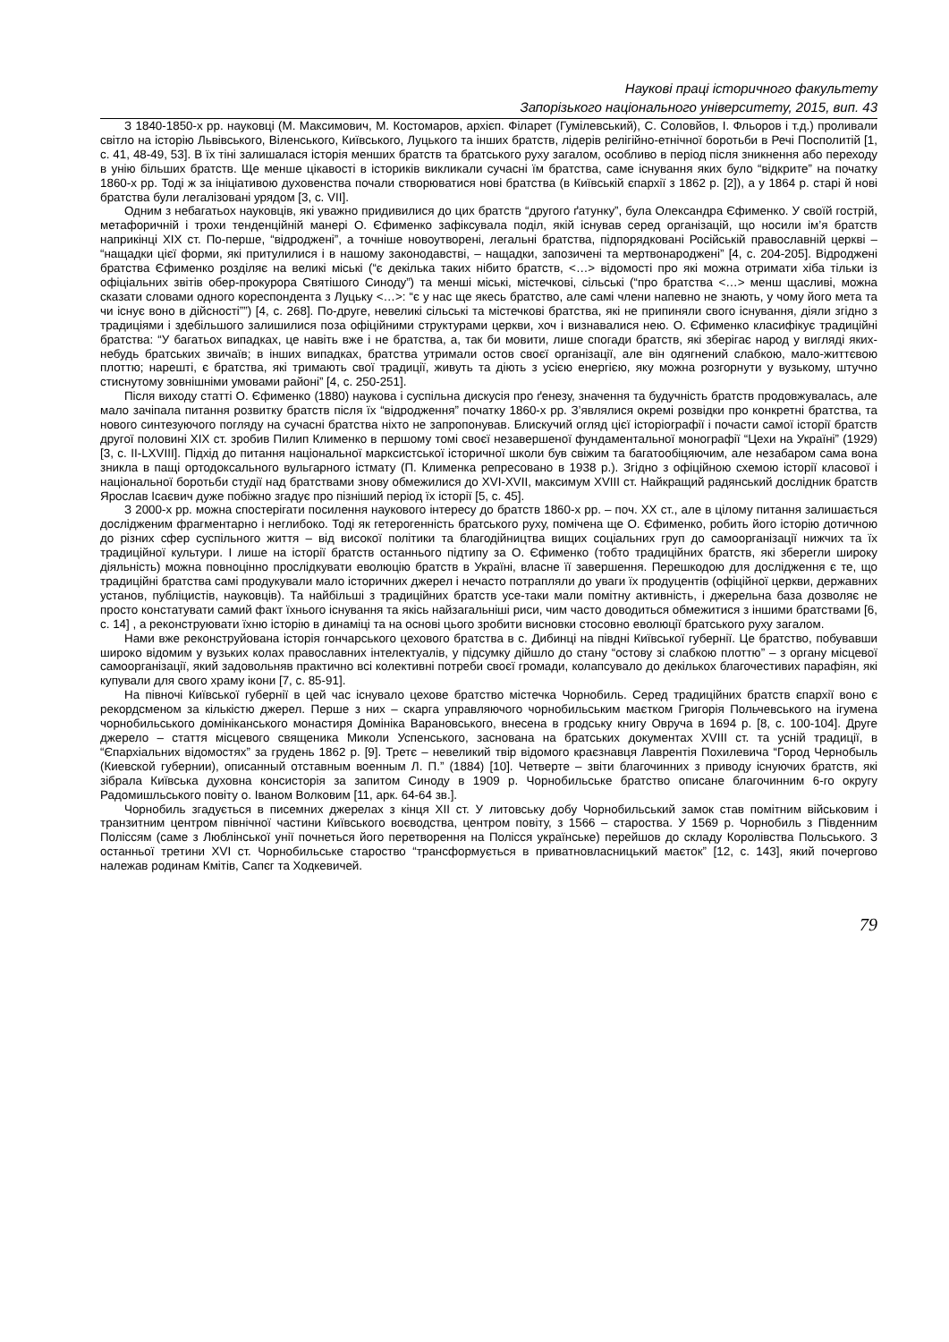Наукові праці історичного факультету
Запорізького національного університету, 2015, вип. 43
З 1840-1850-х рр. науковці (М. Максимович, М. Костомаров, архієп. Філарет (Гумілевський), С. Соловйов, І. Фльоров і т.д.) проливали світло на історію Львівського, Віленського, Київського, Луцького та інших братств, лідерів релігійно-етнічної боротьби в Речі Посполитій [1, с. 41, 48-49, 53]. В їх тіні залишалася історія менших братств та братського руху загалом, особливо в період після зникнення або переходу в унію більших братств. Ще менше цікавості в істориків викликали сучасні їм братства, саме існування яких було “відкрите” на початку 1860-х рр. Тоді ж за ініціативою духовенства почали створюватися нові братства (в Київській єпархії з 1862 р. [2]), а у 1864 р. старі й нові братства були легалізовані урядом [3, с. VII].
Одним з небагатьох науковців, які уважно придивилися до цих братств “другого ґатунку”, була Олександра Єфименко. У своїй гострій, метафоричній і трохи тенденційній манері О. Єфименко зафіксувала поділ, якій існував серед організацій, що носили ім’я братств наприкінці XIX ст. По-перше, “відроджені”, а точніше новоутворені, легальні братства, підпорядковані Російській православній церкві – “нащадки цієї форми, які притулилися і в нашому законодавстві, – нащадки, запозичені та мертвонароджені” [4, с. 204-205]. Відроджені братства Єфименко розділяє на великі міські (“є декілька таких нібито братств, <…> відомості про які можна отримати хіба тільки із офіціальних звітів обер-прокурора Святішого Синоду”) та менші міські, містечкові, сільські (“про братства <…> менш щасливі, можна сказати словами одного кореспондента з Луцьку <…>: “є у нас ще якесь братство, але самі члени напевно не знають, у чому його мета та чи існує воно в дійсності””) [4, с. 268]. По-друге, невеликі сільські та містечкові братства, які не припиняли свого існування, діяли згідно з традиціями і здебільшого залишилися поза офіційними структурами церкви, хоч і визнавалися нею. О. Єфименко класифікує традиційні братства: “У багатьох випадках, це навіть вже і не братства, а, так би мовити, лише спогади братств, які зберігає народ у вигляді яких-небудь братських звичаїв; в інших випадках, братства утримали остов своєї організації, але він одягнений слабкою, мало-життєвою плоттю; нарешті, є братства, які тримають свої традиції, живуть та діють з усією енергією, яку можна розгорнути у вузькому, штучно стиснутому зовнішніми умовами районі” [4, с. 250-251].
Після виходу статті О. Єфименко (1880) наукова і суспільна дискусія про ґенезу, значення та будучність братств продовжувалась, але мало зачіпала питання розвитку братств після їх “відродження” початку 1860-х рр. З’являлися окремі розвідки про конкретні братства, та нового синтезуючого погляду на сучасні братства ніхто не запропонував. Блискучий огляд цієї історіографії і почасти самої історії братств другої половині XIX ст. зробив Пилип Клименко в першому томі своєї незавершеної фундаментальної монографії “Цехи на Україні” (1929) [3, с. II-LXVIII]. Підхід до питання національної марксистської історичної школи був свіжим та багатообіцяючим, але незабаром сама вона зникла в пащі ортодоксального вульгарного істмату (П. Клименка репресовано в 1938 р.). Згідно з офіційною схемою історії класової і національної боротьби студії над братствами знову обмежилися до XVI-XVII, максимум XVIII ст. Найкращий радянський дослідник братств Ярослав Ісаєвич дуже побіжно згадує про пізніший період їх історії [5, с. 45].
З 2000-х рр. можна спостерігати посилення наукового інтересу до братств 1860-х рр. – поч. XX ст., але в цілому питання залишається дослідженим фрагментарно і неглибоко. Тоді як гетерогенність братського руху, помічена ще О. Єфименко, робить його історію дотичною до різних сфер суспільного життя – від високої політики та благодійництва вищих соціальних груп до самоорганізації нижчих та їх традиційної культури. І лише на історії братств останнього підтипу за О. Єфименко (тобто традиційних братств, які зберегли широку діяльність) можна повноцінно прослідкувати еволюцію братств в Україні, власне її завершення. Перешкодою для дослідження є те, що традиційні братства самі продукували мало історичних джерел і нечасто потрапляли до уваги їх продуцентів (офіційної церкви, державних установ, публіцистів, науковців). Та найбільші з традиційних братств усе-таки мали помітну активність, і джерельна база дозволяє не просто констатувати самий факт їхнього існування та якісь найзагальніші риси, чим часто доводиться обмежитися з іншими братствами [6, с. 14] , а реконструювати їхню історію в динаміці та на основі цього зробити висновки стосовно еволюції братського руху загалом.
Нами вже реконструйована історія гончарського цехового братства в с. Дибинці на півдні Київської губернії. Це братство, побувавши широко відомим у вузьких колах православних інтелектуалів, у підсумку дійшло до стану “остову зі слабкою плоттю” – з органу місцевої самоорганізації, який задовольняв практично всі колективні потреби своєї громади, колапсувало до декількох благочестивих парафіян, які купували для свого храму ікони [7, с. 85-91].
На півночі Київської губернії в цей час існувало цехове братство містечка Чорнобиль. Серед традиційних братств єпархії воно є рекордсменом за кількістю джерел. Перше з них – скарга управляючого чорнобильським маєтком Григорія Польчевського на ігумена чорнобильського домініканського монастиря Домініка Варановського, внесена в гродську книгу Овруча в 1694 р. [8, с. 100-104]. Друге джерело – стаття місцевого священика Миколи Успенського, заснована на братських документах XVIII ст. та усній традиції, в “Єпархіальних відомостях” за грудень 1862 р. [9]. Третє – невеликий твір відомого краєзнавця Лаврентія Похилевича “Город Чернобыль (Киевской губернии), описанный отставным военным Л. П.” (1884) [10]. Четверте – звіти благочинних з приводу існуючих братств, які зібрала Київська духовна консисторія за запитом Синоду в 1909 р. Чорнобильське братство описане благочинним 6-го округу Радомишльського повіту о. Іваном Волковим [11, арк. 64-64 зв.].
Чорнобиль згадується в писемних джерелах з кінця XII ст. У литовську добу Чорнобильський замок став помітним військовим і транзитним центром північної частини Київського воєводства, центром повіту, з 1566 – староства. У 1569 р. Чорнобиль з Південним Поліссям (саме з Люблінської унії почнеться його перетворення на Полісся українське) перейшов до складу Королівства Польського. З останньої третини XVI ст. Чорнобильське староство “трансформується в приватновласницький маєток” [12, с. 143], який почергово належав родинам Кмітів, Сапєг та Ходкевичей.
79